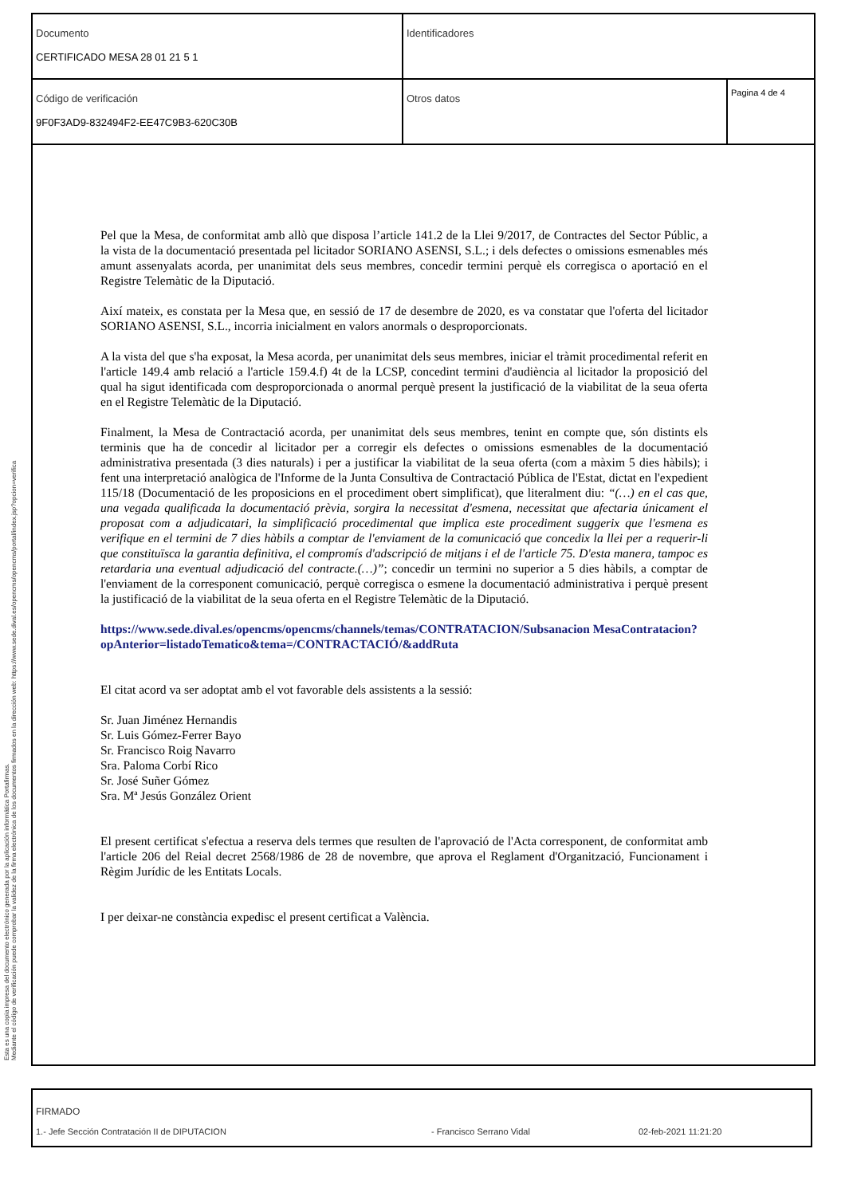| Documento CERTIFICADO MESA 28 01 21 5 1 | Identificadores | |
| Código de verificación 9F0F3AD9-832494F2-EE47C9B3-620C30B | Otros datos | Pagina 4 de 4 |
Esta es una copia impresa del documento electrónico generada por la aplicación informática Portafirmas.
Mediante el código de verificación puede comprobar la validez de la firma electrónica de los documentos firmados en la dirección web: https://www.sede.dival.es/opencms/opencms/portal/index.jsp?opcion=verifica
Pel que la Mesa, de conformitat amb allò que disposa l’article 141.2 de la Llei 9/2017, de Contractes del Sector Públic, a la vista de la documentació presentada pel licitador SORIANO ASENSI, S.L.; i dels defectes o omissions esmenables més amunt assenyalats acorda, per unanimitat dels seus membres, concedir termini perquè els corregisca o aportació en el Registre Telemàtic de la Diputació.
Així mateix, es constata per la Mesa que, en sessió de 17 de desembre de 2020, es va constatar que l'oferta del licitador SORIANO ASENSI, S.L., incorria inicialment en valors anormals o desproporcionats.
A la vista del que s'ha exposat, la Mesa acorda, per unanimitat dels seus membres, iniciar el tràmit procedimental referit en l'article 149.4 amb relació a l'article 159.4.f) 4t de la LCSP, concedint termini d'audiència al licitador la proposició del qual ha sigut identificada com desproporcionada o anormal perquè present la justificació de la viabilitat de la seua oferta en el Registre Telemàtic de la Diputació.
Finalment, la Mesa de Contractació acorda, per unanimitat dels seus membres, tenint en compte que, són distints els terminis que ha de concedir al licitador per a corregir els defectes o omissions esmenables de la documentació administrativa presentada (3 dies naturals) i per a justificar la viabilitat de la seua oferta (com a màxim 5 dies hàbils); i fent una interpretació analògica de l'Informe de la Junta Consultiva de Contractació Pública de l'Estat, dictat en l'expedient 115/18 (Documentació de les proposicions en el procediment obert simplificat), que literalment diu: “(…) en el cas que, una vegada qualificada la documentació prèvia, sorgira la necessitat d'esmena, necessitat que afectaria únicament el proposat com a adjudicatari, la simplificació procedimental que implica este procediment suggerix que l'esmena es verifique en el termini de 7 dies hàbils a comptar de l'enviament de la comunicació que concedix la llei per a requerir-li que constituïsca la garantia definitiva, el compromís d'adscripció de mitjans i el de l'article 75. D'esta manera, tampoc es retardaria una eventual adjudicació del contracte.(…)”; concedir un termini no superior a 5 dies hàbils, a comptar de l'enviament de la corresponent comunicació, perquè corregisca o esmene la documentació administrativa i perquè present la justificació de la viabilitat de la seua oferta en el Registre Telemàtic de la Diputació.
https://www.sede.dival.es/opencms/opencms/channels/temas/CONTRATACION/Subsanacion MesaContratacion?opAnterior=listadoTematico&tema=/CONTRACTACIÓ/&addRuta
El citat acord va ser adoptat amb el vot favorable dels assistents a la sessió:
Sr. Juan Jiménez Hernandis
Sr. Luis Gómez-Ferrer Bayo
Sr. Francisco Roig Navarro
Sra. Paloma Corbí Rico
Sr. José Suñer Gómez
Sra. Mª Jesús González Orient
El present certificat s'efectua a reserva dels termes que resulten de l'aprovació de l'Acta corresponent, de conformitat amb l'article 206 del Reial decret 2568/1986 de 28 de novembre, que aprova el Reglament d'Organització, Funcionament i Règim Jurídic de les Entitats Locals.
I per deixar-ne constància expedisc el present certificat a València.
FIRMADO
1.- Jefe Sección Contratación II de DIPUTACION - Francisco Serrano Vidal 02-feb-2021 11:21:20